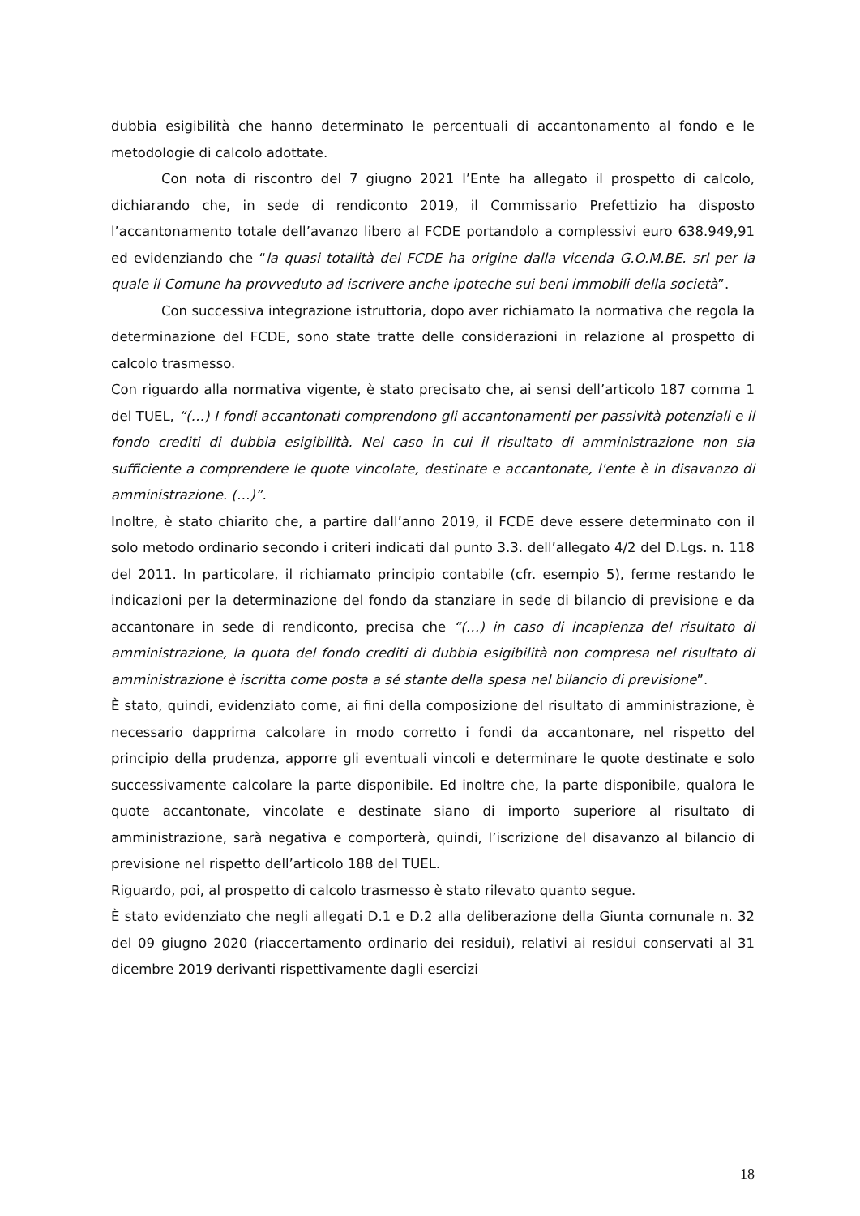dubbia esigibilità che hanno determinato le percentuali di accantonamento al fondo e le metodologie di calcolo adottate.
Con nota di riscontro del 7 giugno 2021 l’Ente ha allegato il prospetto di calcolo, dichiarando che, in sede di rendiconto 2019, il Commissario Prefettizio ha disposto l’accantonamento totale dell’avanzo libero al FCDE portandolo a complessivi euro 638.949,91 ed evidenziando che “la quasi totalità del FCDE ha origine dalla vicenda G.O.M.BE. srl per la quale il Comune ha provveduto ad iscrivere anche ipoteche sui beni immobili della società”.
Con successiva integrazione istruttoria, dopo aver richiamato la normativa che regola la determinazione del FCDE, sono state tratte delle considerazioni in relazione al prospetto di calcolo trasmesso.
Con riguardo alla normativa vigente, è stato precisato che, ai sensi dell’articolo 187 comma 1 del TUEL, “(…) I fondi accantonati comprendono gli accantonamenti per passività potenziali e il fondo crediti di dubbia esigibilità. Nel caso in cui il risultato di amministrazione non sia sufficiente a comprendere le quote vincolate, destinate e accantonate, l'ente è in disavanzo di amministrazione. (…)”.
Inoltre, è stato chiarito che, a partire dall’anno 2019, il FCDE deve essere determinato con il solo metodo ordinario secondo i criteri indicati dal punto 3.3. dell’allegato 4/2 del D.Lgs. n. 118 del 2011. In particolare, il richiamato principio contabile (cfr. esempio 5), ferme restando le indicazioni per la determinazione del fondo da stanziare in sede di bilancio di previsione e da accantonare in sede di rendiconto, precisa che “(…) in caso di incapienza del risultato di amministrazione, la quota del fondo crediti di dubbia esigibilità non compresa nel risultato di amministrazione è iscritta come posta a sé stante della spesa nel bilancio di previsione”.
È stato, quindi, evidenziato come, ai fini della composizione del risultato di amministrazione, è necessario dapprima calcolare in modo corretto i fondi da accantonare, nel rispetto del principio della prudenza, apporre gli eventuali vincoli e determinare le quote destinate e solo successivamente calcolare la parte disponibile. Ed inoltre che, la parte disponibile, qualora le quote accantonate, vincolate e destinate siano di importo superiore al risultato di amministrazione, sarà negativa e comporterà, quindi, l’iscrizione del disavanzo al bilancio di previsione nel rispetto dell’articolo 188 del TUEL.
Riguardo, poi, al prospetto di calcolo trasmesso è stato rilevato quanto segue.
È stato evidenziato che negli allegati D.1 e D.2 alla deliberazione della Giunta comunale n. 32 del 09 giugno 2020 (riaccertamento ordinario dei residui), relativi ai residui conservati al 31 dicembre 2019 derivanti rispettivamente dagli esercizi
18